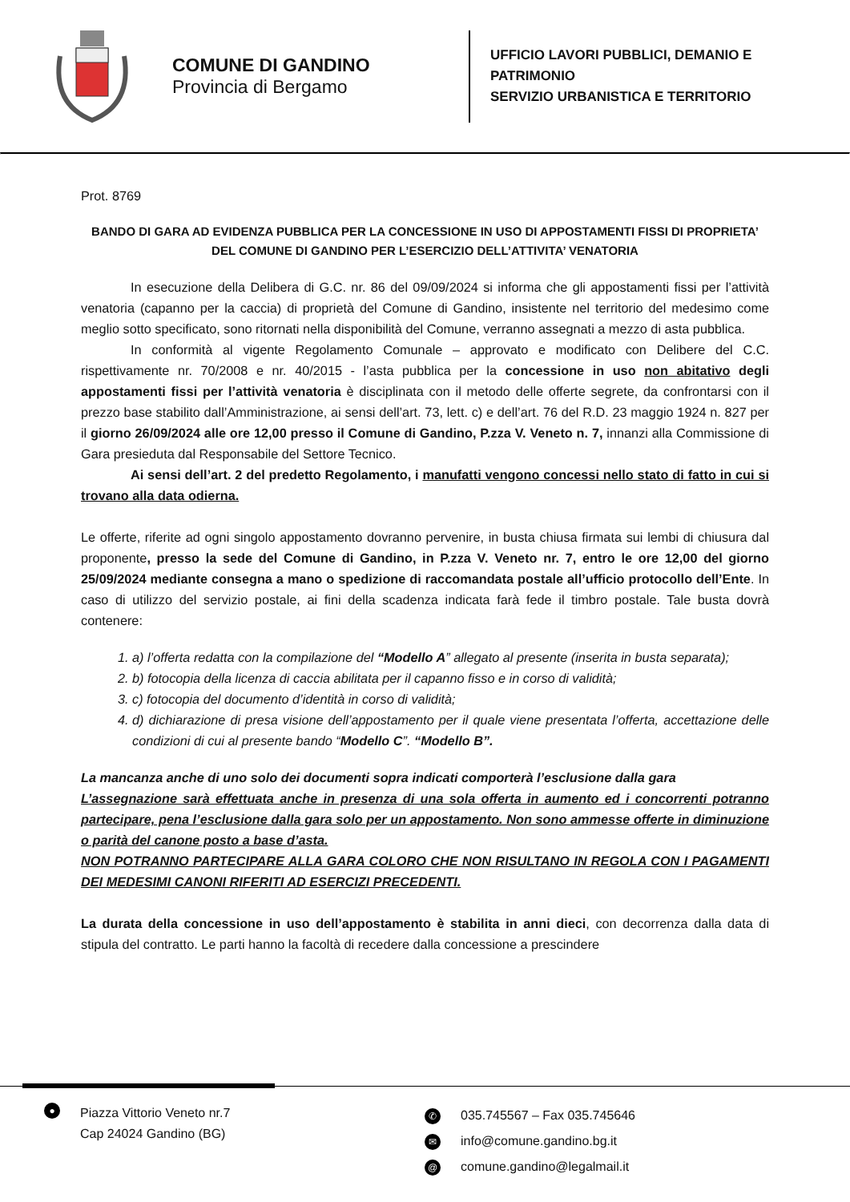COMUNE DI GANDINO
Provincia di Bergamo
UFFICIO LAVORI PUBBLICI, DEMANIO E
PATRIMONIO
SERVIZIO URBANISTICA E TERRITORIO
Prot. 8769
BANDO DI GARA AD EVIDENZA PUBBLICA PER LA CONCESSIONE IN USO DI APPOSTAMENTI FISSI DI PROPRIETA’ DEL COMUNE DI GANDINO PER L’ESERCIZIO DELL’ATTIVITA’ VENATORIA
In esecuzione della Delibera di G.C. nr. 86 del 09/09/2024 si informa che gli appostamenti fissi per l’attività venatoria (capanno per la caccia) di proprietà del Comune di Gandino, insistente nel territorio del medesimo come meglio sotto specificato, sono ritornati nella disponibilità del Comune, verranno assegnati a mezzo di asta pubblica.
In conformità al vigente Regolamento Comunale – approvato e modificato con Delibere del C.C. rispettivamente nr. 70/2008 e nr. 40/2015 - l’asta pubblica per la concessione in uso non abitativo degli appostamenti fissi per l’attività venatoria è disciplinata con il metodo delle offerte segrete, da confrontarsi con il prezzo base stabilito dall’Amministrazione, ai sensi dell’art. 73, lett. c) e dell’art. 76 del R.D. 23 maggio 1924 n. 827 per il giorno 26/09/2024 alle ore 12,00 presso il Comune di Gandino, P.zza V. Veneto n. 7, innanzi alla Commissione di Gara presieduta dal Responsabile del Settore Tecnico.
Ai sensi dell’art. 2 del predetto Regolamento, i manufatti vengono concessi nello stato di fatto in cui si trovano alla data odierna.
Le offerte, riferite ad ogni singolo appostamento dovranno pervenire, in busta chiusa firmata sui lembi di chiusura dal proponente, presso la sede del Comune di Gandino, in P.zza V. Veneto nr. 7, entro le ore 12,00 del giorno 25/09/2024 mediante consegna a mano o spedizione di raccomandata postale all’ufficio protocollo dell’Ente. In caso di utilizzo del servizio postale, ai fini della scadenza indicata farà fede il timbro postale. Tale busta dovrà contenere:
1. a) l’offerta redatta con la compilazione del “Modello A” allegato al presente (inserita in busta separata);
2. b) fotocopia della licenza di caccia abilitata per il capanno fisso e in corso di validità;
3. c) fotocopia del documento d’identità in corso di validità;
4. d) dichiarazione di presa visione dell’appostamento per il quale viene presentata l’offerta, accettazione delle condizioni di cui al presente bando “Modello C”. “Modello B”.
La mancanza anche di uno solo dei documenti sopra indicati comporterà l’esclusione dalla gara
L’assegnazione sarà effettuata anche in presenza di una sola offerta in aumento ed i concorrenti potranno partecipare, pena l’esclusione dalla gara solo per un appostamento. Non sono ammesse offerte in diminuzione o parità del canone posto a base d’asta.
NON POTRANNO PARTECIPARE ALLA GARA COLORO CHE NON RISULTANO IN REGOLA CON I PAGAMENTI DEI MEDESIMI CANONI RIFERITI AD ESERCIZI PRECEDENTI.
La durata della concessione in uso dell’appostamento è stabilita in anni dieci, con decorrenza dalla data di stipula del contratto. Le parti hanno la facoltà di recedere dalla concessione a prescindere
●
Piazza Vittorio Veneto nr.7
Cap 24024 Gandino (BG)
✆ 035.745567 – Fax 035.745646
✉ info@comune.gandino.bg.it
@ comune.gandino@legalmail.it